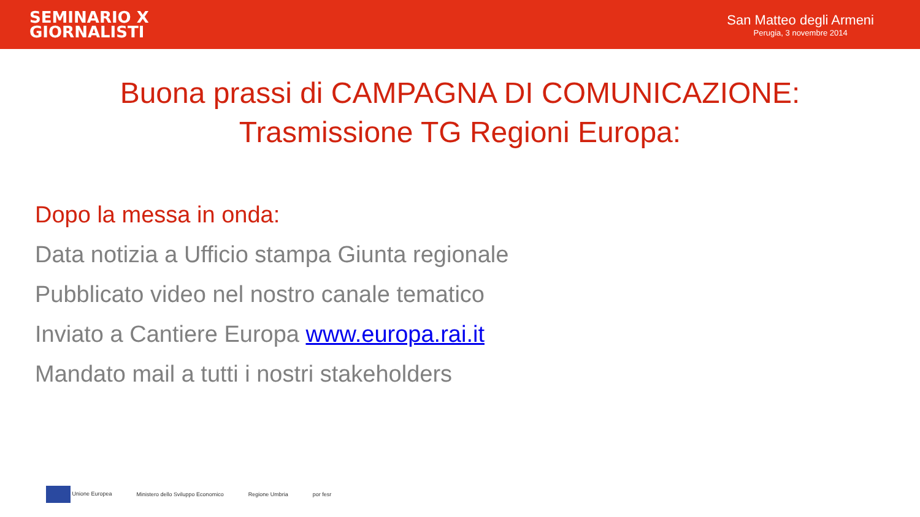SEMINARIO X
GIORNALISTI
San Matteo degli Armeni
Perugia, 3 novembre 2014
Buona prassi di CAMPAGNA DI COMUNICAZIONE:
Trasmissione TG Regioni Europa:
Dopo la messa in onda:
Data notizia a Ufficio stampa Giunta regionale
Pubblicato video nel nostro canale tematico
Inviato a Cantiere Europa www.europa.rai.it
Mandato mail a tutti i nostri stakeholders
Unione Europea Ministero dello Sviluppo Economico Regione Umbria por fesr